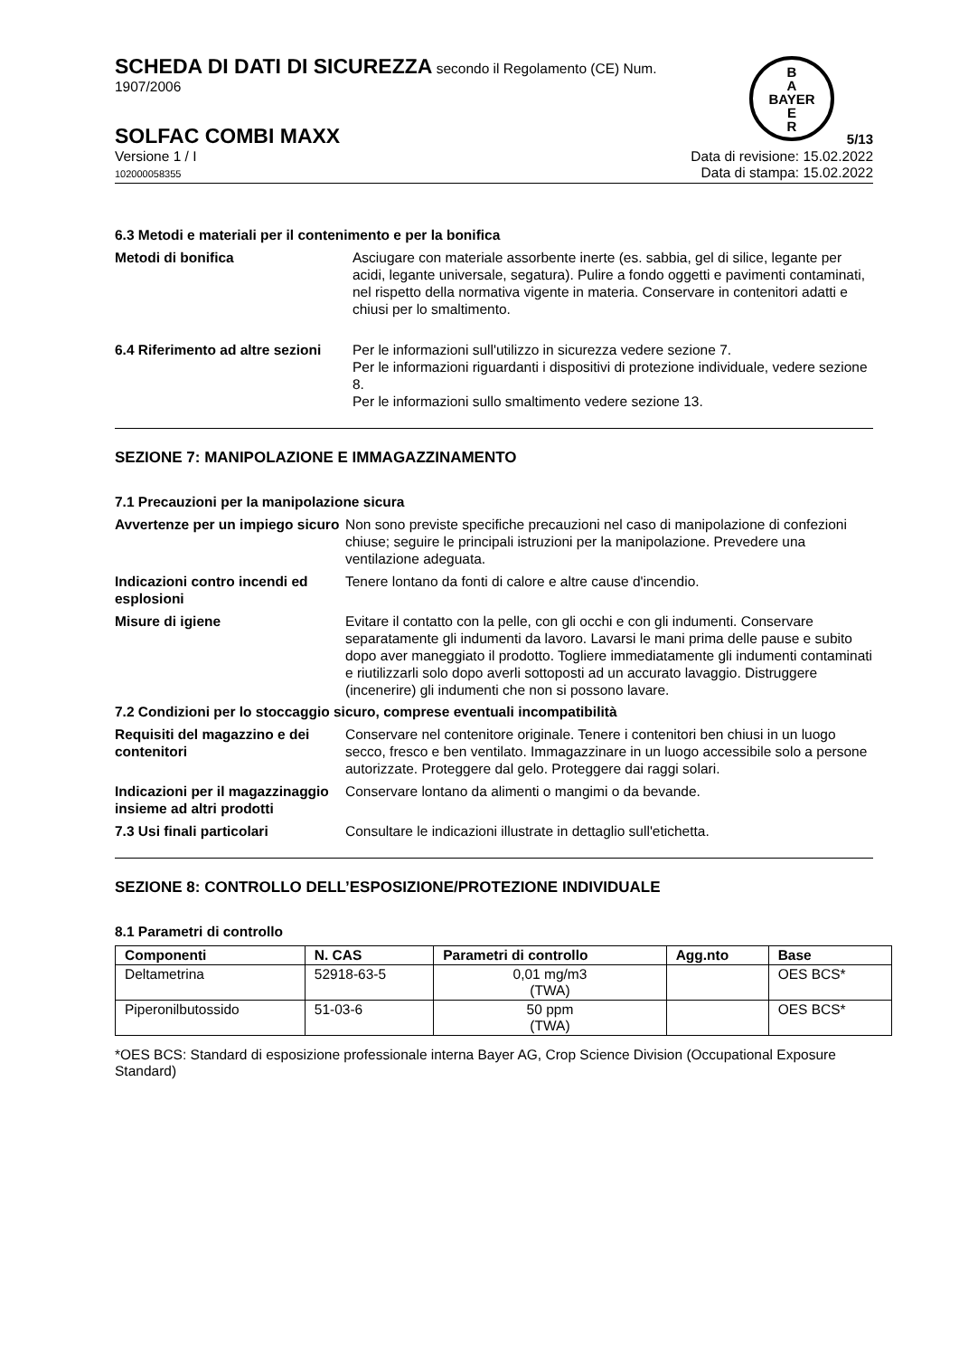B
A
BAYER
E
R
SCHEDA DI DATI DI SICUREZZA secondo il Regolamento (CE) Num.
1907/2006
SOLFAC COMBI MAXX 5/13
Versione 1 / I
102000058355
Data di revisione: 15.02.2022
Data di stampa: 15.02.2022
6.3 Metodi e materiali per il contenimento e per la bonifica
Metodi di bonifica Asciugare con materiale assorbente inerte (es. sabbia, gel di silice, legante per acidi, legante universale, segatura). Pulire a fondo oggetti e pavimenti contaminati, nel rispetto della normativa vigente in materia. Conservare in contenitori adatti e chiusi per lo smaltimento.
6.4 Riferimento ad altre sezioni
Per le informazioni sull'utilizzo in sicurezza vedere sezione 7.
Per le informazioni riguardanti i dispositivi di protezione individuale, vedere sezione 8.
Per le informazioni sullo smaltimento vedere sezione 13.
SEZIONE 7: MANIPOLAZIONE E IMMAGAZZINAMENTO
7.1 Precauzioni per la manipolazione sicura
Avvertenze per un impiego sicuro
Non sono previste specifiche precauzioni nel caso di manipolazione di confezioni chiuse; seguire le principali istruzioni per la manipolazione. Prevedere una ventilazione adeguata.
Indicazioni contro incendi ed esplosioni
Tenere lontano da fonti di calore e altre cause d'incendio.
Misure di igiene Evitare il contatto con la pelle, con gli occhi e con gli indumenti. Conservare separatamente gli indumenti da lavoro. Lavarsi le mani prima delle pause e subito dopo aver maneggiato il prodotto. Togliere immediatamente gli indumenti contaminati e riutilizzarli solo dopo averli sottoposti ad un accurato lavaggio. Distruggere (incenerire) gli indumenti che non si possono lavare.
7.2 Condizioni per lo stoccaggio sicuro, comprese eventuali incompatibilità
Requisiti del magazzino e dei contenitori
Conservare nel contenitore originale. Tenere i contenitori ben chiusi in un luogo secco, fresco e ben ventilato. Immagazzinare in un luogo accessibile solo a persone autorizzate. Proteggere dal gelo. Proteggere dai raggi solari.
Indicazioni per il magazzinaggio insieme ad altri prodotti
Conservare lontano da alimenti o mangimi o da bevande.
7.3 Usi finali particolari Consultare le indicazioni illustrate in dettaglio sull'etichetta.
SEZIONE 8: CONTROLLO DELL’ESPOSIZIONE/PROTEZIONE INDIVIDUALE
8.1 Parametri di controllo
| Componenti | N. CAS | Parametri di controllo | Agg.nto | Base |
| --- | --- | --- | --- | --- |
| Deltametrina | 52918-63-5 | 0,01 mg/m3 (TWA) | | OES BCS* |
| Piperonilbutossido | 51-03-6 | 50 ppm (TWA) | | OES BCS* |
*OES BCS: Standard di esposizione professionale interna Bayer AG, Crop Science Division (Occupational Exposure Standard)